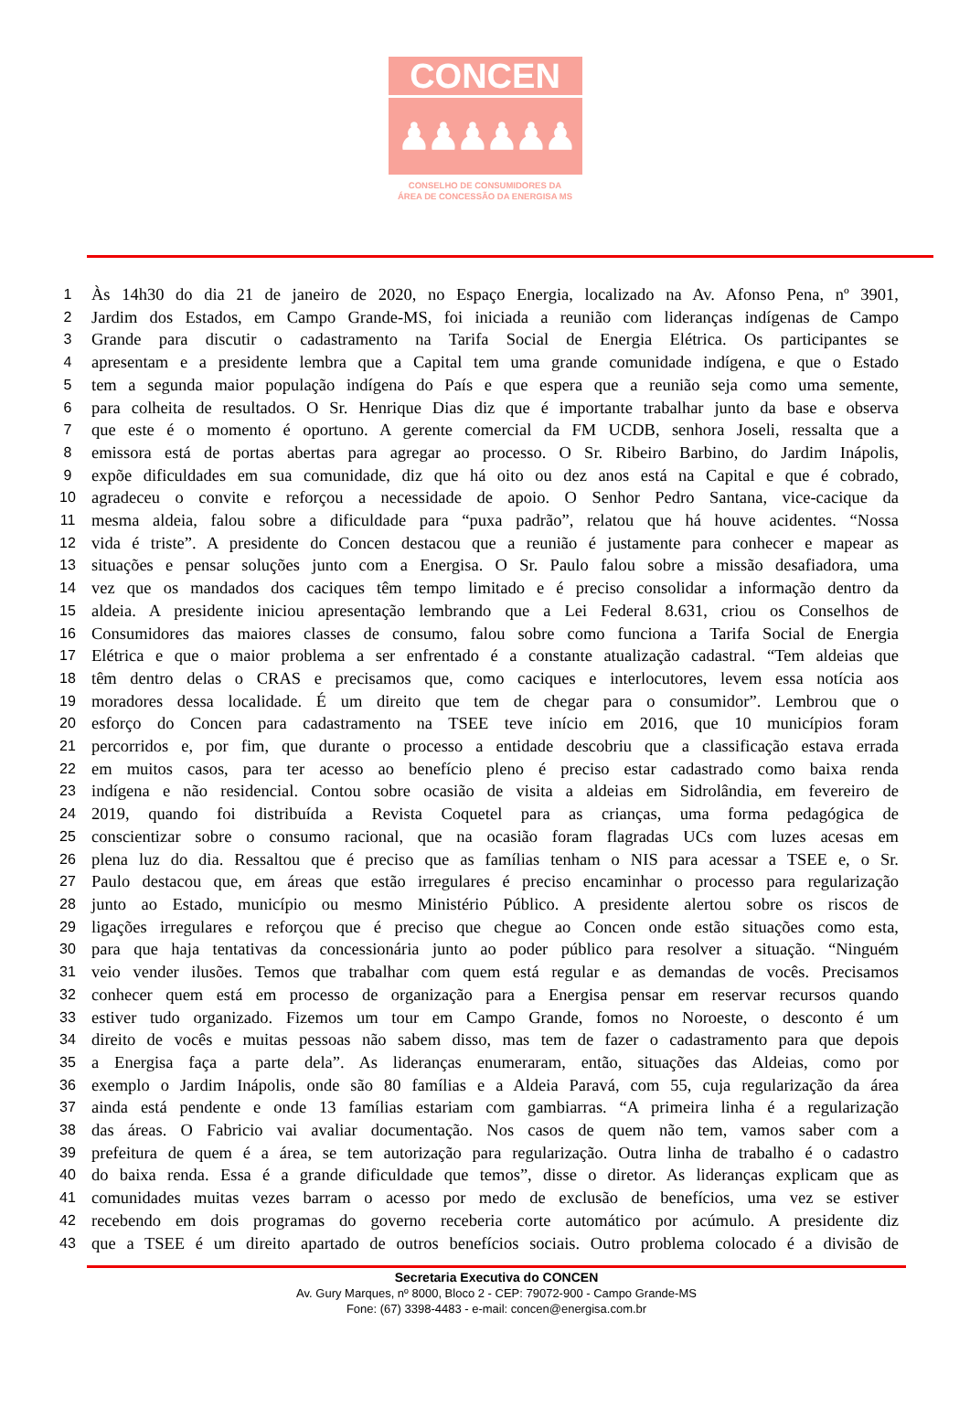CONCEN
♟♟♟♟♟♟
CONSELHO DE CONSUMIDORES DA
ÁREA DE CONCESSÃO DA ENERGISA MS
1 Às 14h30 do dia 21 de janeiro de 2020, no Espaço Energia, localizado na Av. Afonso Pena, nº 3901,
2 Jardim dos Estados, em Campo Grande-MS, foi iniciada a reunião com lideranças indígenas de Campo
3 Grande para discutir o cadastramento na Tarifa Social de Energia Elétrica. Os participantes se
4 apresentam e a presidente lembra que a Capital tem uma grande comunidade indígena, e que o Estado
5 tem a segunda maior população indígena do País e que espera que a reunião seja como uma semente,
6 para colheita de resultados. O Sr. Henrique Dias diz que é importante trabalhar junto da base e observa
7 que este é o momento é oportuno. A gerente comercial da FM UCDB, senhora Joseli, ressalta que a
8 emissora está de portas abertas para agregar ao processo. O Sr. Ribeiro Barbino, do Jardim Inápolis,
9 expõe dificuldades em sua comunidade, diz que há oito ou dez anos está na Capital e que é cobrado,
10 agradeceu o convite e reforçou a necessidade de apoio. O Senhor Pedro Santana, vice-cacique da
11 mesma aldeia, falou sobre a dificuldade para “puxa padrão”, relatou que há houve acidentes. “Nossa
12 vida é triste”. A presidente do Concen destacou que a reunião é justamente para conhecer e mapear as
13 situações e pensar soluções junto com a Energisa. O Sr. Paulo falou sobre a missão desafiadora, uma
14 vez que os mandados dos caciques têm tempo limitado e é preciso consolidar a informação dentro da
15 aldeia. A presidente iniciou apresentação lembrando que a Lei Federal 8.631, criou os Conselhos de
16 Consumidores das maiores classes de consumo, falou sobre como funciona a Tarifa Social de Energia
17 Elétrica e que o maior problema a ser enfrentado é a constante atualização cadastral. “Tem aldeias que
18 têm dentro delas o CRAS e precisamos que, como caciques e interlocutores, levem essa notícia aos
19 moradores dessa localidade. É um direito que tem de chegar para o consumidor”. Lembrou que o
20 esforço do Concen para cadastramento na TSEE teve início em 2016, que 10 municípios foram
21 percorridos e, por fim, que durante o processo a entidade descobriu que a classificação estava errada
22 em muitos casos, para ter acesso ao benefício pleno é preciso estar cadastrado como baixa renda
23 indígena e não residencial. Contou sobre ocasião de visita a aldeias em Sidrolândia, em fevereiro de
24 2019, quando foi distribuída a Revista Coquetel para as crianças, uma forma pedagógica de
25 conscientizar sobre o consumo racional, que na ocasião foram flagradas UCs com luzes acesas em
26 plena luz do dia. Ressaltou que é preciso que as famílias tenham o NIS para acessar a TSEE e, o Sr.
27 Paulo destacou que, em áreas que estão irregulares é preciso encaminhar o processo para regularização
28 junto ao Estado, município ou mesmo Ministério Público. A presidente alertou sobre os riscos de
29 ligações irregulares e reforçou que é preciso que chegue ao Concen onde estão situações como esta,
30 para que haja tentativas da concessionária junto ao poder público para resolver a situação. “Ninguém
31 veio vender ilusões. Temos que trabalhar com quem está regular e as demandas de vocês. Precisamos
32 conhecer quem está em processo de organização para a Energisa pensar em reservar recursos quando
33 estiver tudo organizado. Fizemos um tour em Campo Grande, fomos no Noroeste, o desconto é um
34 direito de vocês e muitas pessoas não sabem disso, mas tem de fazer o cadastramento para que depois
35 a Energisa faça a parte dela”. As lideranças enumeraram, então, situações das Aldeias, como por
36 exemplo o Jardim Inápolis, onde são 80 famílias e a Aldeia Paravá, com 55, cuja regularização da área
37 ainda está pendente e onde 13 famílias estariam com gambiarras. “A primeira linha é a regularização
38 das áreas. O Fabricio vai avaliar documentação. Nos casos de quem não tem, vamos saber com a
39 prefeitura de quem é a área, se tem autorização para regularização. Outra linha de trabalho é o cadastro
40 do baixa renda. Essa é a grande dificuldade que temos”, disse o diretor. As lideranças explicam que as
41 comunidades muitas vezes barram o acesso por medo de exclusão de benefícios, uma vez se estiver
42 recebendo em dois programas do governo receberia corte automático por acúmulo. A presidente diz
43 que a TSEE é um direito apartado de outros benefícios sociais. Outro problema colocado é a divisão de
Secretaria Executiva do CONCEN
Av. Gury Marques, nº 8000, Bloco 2 - CEP: 79072-900 - Campo Grande-MS
Fone: (67) 3398-4483 - e-mail: concen@energisa.com.br